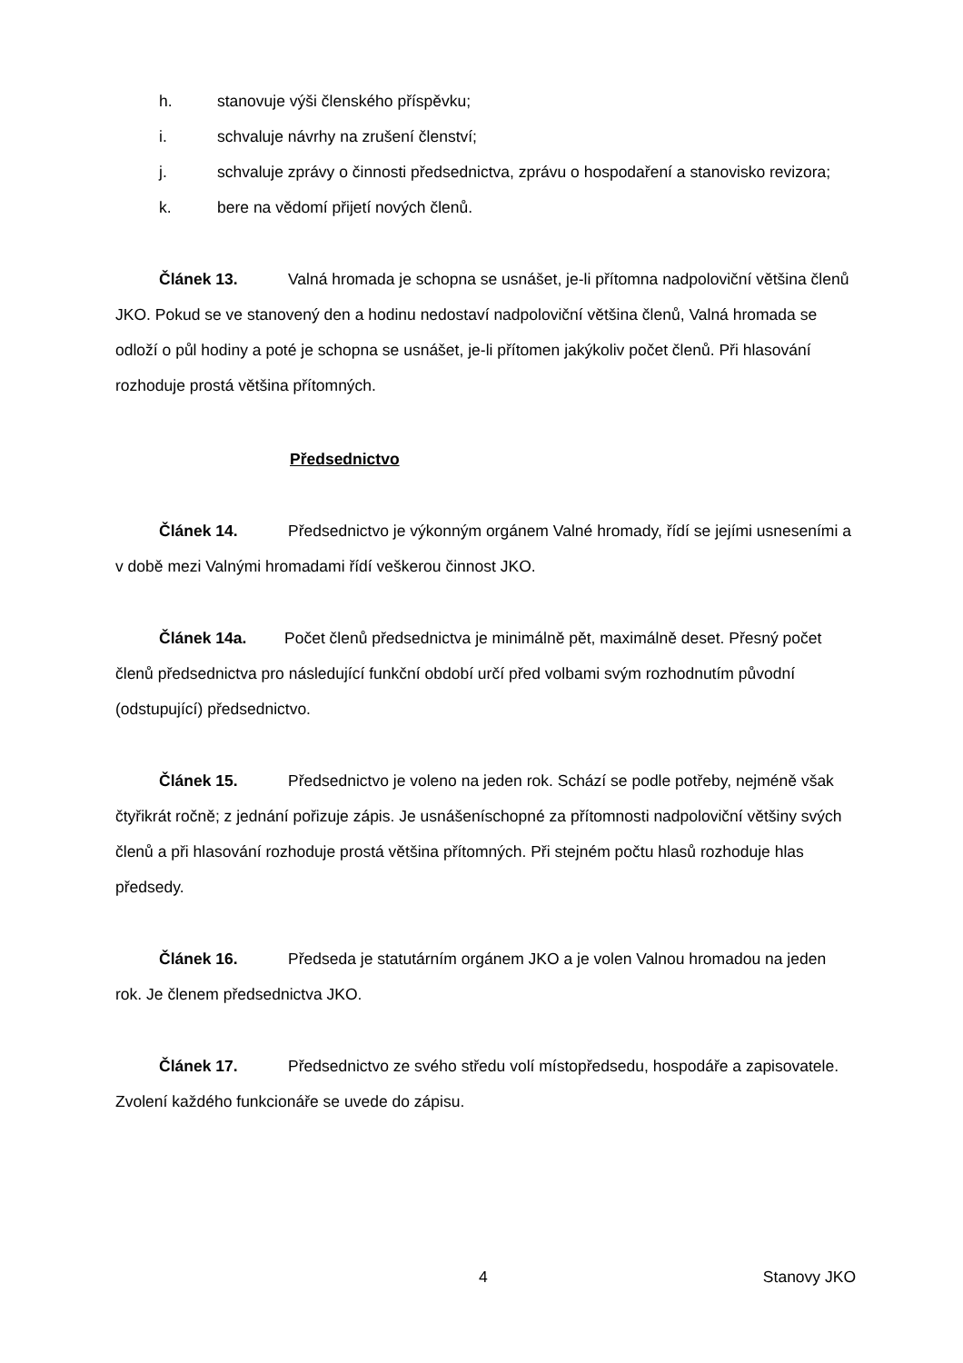h. stanovuje výši členského příspěvku;
i. schvaluje návrhy na zrušení členství;
j. schvaluje zprávy o činnosti předsednictva, zprávu o hospodaření a stanovisko revizora;
k. bere na vědomí přijetí nových členů.
Článek 13. Valná hromada je schopna se usnášet, je-li přítomna nadpoloviční většina členů JKO. Pokud se ve stanovený den a hodinu nedostaví nadpoloviční většina členů, Valná hromada se odloží o půl hodiny a poté je schopna se usnášet, je-li přítomen jakýkoliv počet členů. Při hlasování rozhoduje prostá většina přítomných.
Předsednictvo
Článek 14. Předsednictvo je výkonným orgánem Valné hromady, řídí se jejími usneseními a v době mezi Valnými hromadami řídí veškerou činnost JKO.
Článek 14a. Počet členů předsednictva je minimálně pět, maximálně deset. Přesný počet členů předsednictva pro následující funkční období určí před volbami svým rozhodnutím původní (odstupující) předsednictvo.
Článek 15. Předsednictvo je voleno na jeden rok. Schází se podle potřeby, nejméně však čtyřikrát ročně; z jednání pořizuje zápis. Je usnášeníschopné za přítomnosti nadpoloviční většiny svých členů a při hlasování rozhoduje prostá většina přítomných. Při stejném počtu hlasů rozhoduje hlas předsedy.
Článek 16. Předseda je statutárním orgánem JKO a je volen Valnou hromadou na jeden rok. Je členem předsednictva JKO.
Článek 17. Předsednictvo ze svého středu volí místopředsedu, hospodáře a zapisovatele. Zvolení každého funkcionáře se uvede do zápisu.
4 Stanovy JKO